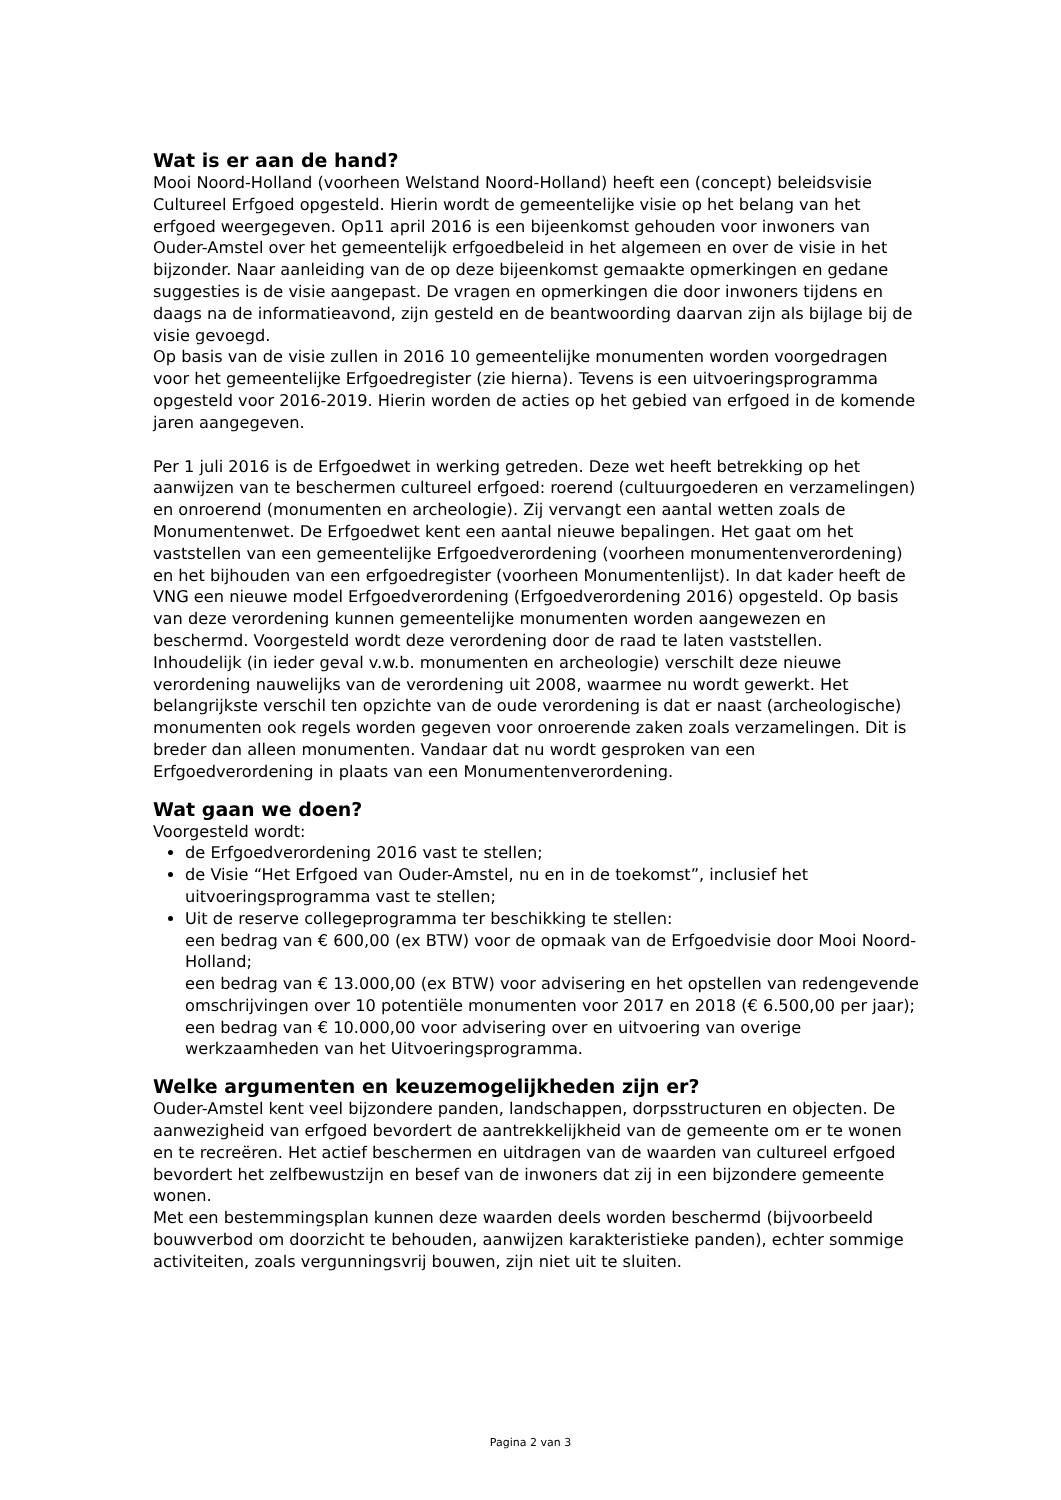Wat is er aan de hand?
Mooi Noord-Holland (voorheen Welstand Noord-Holland) heeft een (concept) beleidsvisie Cultureel Erfgoed opgesteld. Hierin wordt de gemeentelijke visie op het belang van het erfgoed weergegeven. Op11 april 2016 is een bijeenkomst gehouden voor inwoners van Ouder-Amstel over het gemeentelijk erfgoedbeleid in het algemeen en over de visie in het bijzonder. Naar aanleiding van de op deze bijeenkomst gemaakte opmerkingen en gedane suggesties is de visie aangepast. De vragen en opmerkingen die door inwoners tijdens en daags na de informatieavond, zijn gesteld en de beantwoording daarvan zijn als bijlage bij de visie gevoegd.
Op basis van de visie zullen in 2016 10 gemeentelijke monumenten worden voorgedragen voor het gemeentelijke Erfgoedregister (zie hierna). Tevens is een uitvoeringsprogramma opgesteld voor 2016-2019. Hierin worden de acties op het gebied van erfgoed in de komende jaren aangegeven.
Per 1 juli 2016 is de Erfgoedwet in werking getreden. Deze wet heeft betrekking op het aanwijzen van te beschermen cultureel erfgoed: roerend (cultuurgoederen en verzamelingen) en onroerend (monumenten en archeologie). Zij vervangt een aantal wetten zoals de Monumentenwet. De Erfgoedwet kent een aantal nieuwe bepalingen. Het gaat om het vaststellen van een gemeentelijke Erfgoedverordening (voorheen monumentenverordening) en het bijhouden van een erfgoedregister (voorheen Monumentenlijst). In dat kader heeft de VNG een nieuwe model Erfgoedverordening (Erfgoedverordening 2016) opgesteld. Op basis van deze verordening kunnen gemeentelijke monumenten worden aangewezen en beschermd. Voorgesteld wordt deze verordening door de raad te laten vaststellen.
Inhoudelijk (in ieder geval v.w.b. monumenten en archeologie) verschilt deze nieuwe verordening nauwelijks van de verordening uit 2008, waarmee nu wordt gewerkt. Het belangrijkste verschil ten opzichte van de oude verordening is dat er naast (archeologische) monumenten ook regels worden gegeven voor onroerende zaken zoals verzamelingen. Dit is breder dan alleen monumenten. Vandaar dat nu wordt gesproken van een Erfgoedverordening in plaats van een Monumentenverordening.
Wat gaan we doen?
Voorgesteld wordt:
de Erfgoedverordening 2016 vast te stellen;
de Visie “Het Erfgoed van Ouder-Amstel, nu en in de toekomst”, inclusief het uitvoeringsprogramma vast te stellen;
Uit de reserve collegeprogramma ter beschikking te stellen:
een bedrag van € 600,00 (ex BTW) voor de opmaak van de Erfgoedvisie door Mooi Noord-Holland;
een bedrag van € 13.000,00 (ex BTW) voor advisering en het opstellen van redengevende omschrijvingen over 10 potentiële monumenten voor 2017 en 2018 (€ 6.500,00 per jaar);
een bedrag van € 10.000,00 voor advisering over en uitvoering van overige werkzaamheden van het Uitvoeringsprogramma.
Welke argumenten en keuzemogelijkheden zijn er?
Ouder-Amstel kent veel bijzondere panden, landschappen, dorpsstructuren en objecten. De aanwezigheid van erfgoed bevordert de aantrekkelijkheid van de gemeente om er te wonen en te recreëren. Het actief beschermen en uitdragen van de waarden van cultureel erfgoed bevordert het zelfbewustzijn en besef van de inwoners dat zij in een bijzondere gemeente wonen.
Met een bestemmingsplan kunnen deze waarden deels worden beschermd (bijvoorbeeld bouwverbod om doorzicht te behouden, aanwijzen karakteristieke panden), echter sommige activiteiten, zoals vergunningsvrij bouwen, zijn niet uit te sluiten.
Pagina 2 van 3